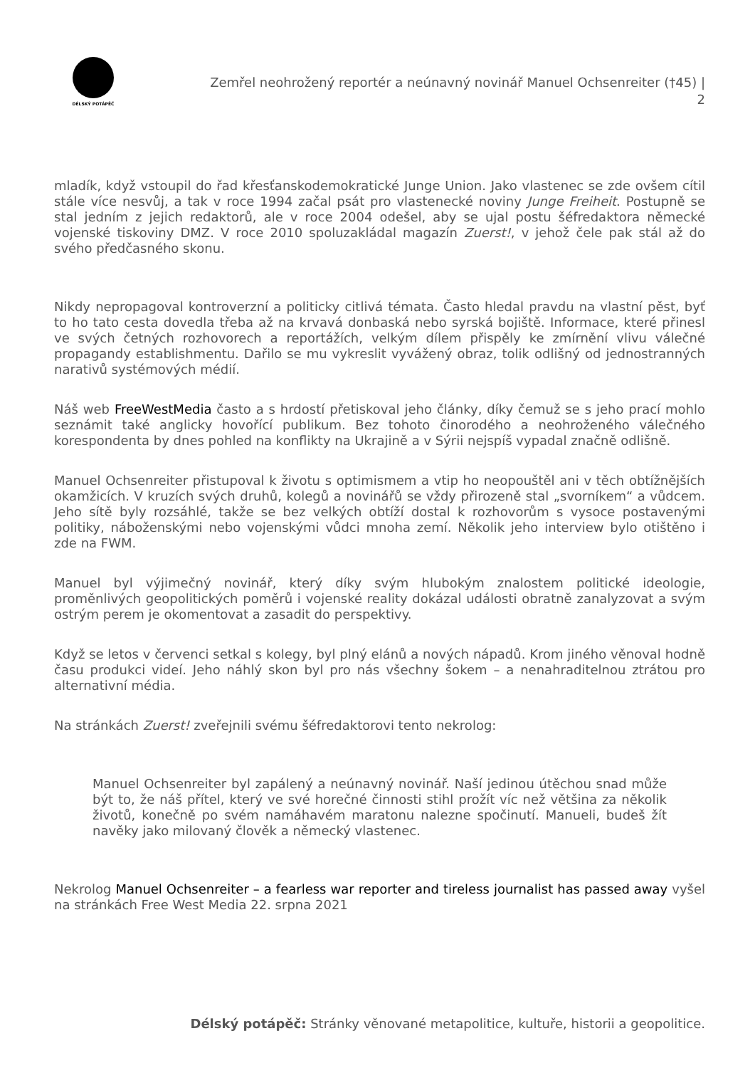DÉLSKÝ POTÁPĚČ
Zemřel neohrožený reportér a neúnavný novinář Manuel Ochsenreiter (†45) | 2
mladík, když vstoupil do řad křesťanskodemokratické Junge Union. Jako vlastenec se zde ovšem cítil stále více nesvůj, a tak v roce 1994 začal psát pro vlastenecké noviny Junge Freiheit. Postupně se stal jedním z jejich redaktorů, ale v roce 2004 odešel, aby se ujal postu šéfredaktora německé vojenské tiskoviny DMZ. V roce 2010 spoluzakládal magazín Zuerst!, v jehož čele pak stál až do svého předčasného skonu.
Nikdy nepropagoval kontroverzní a politicky citlivá témata. Často hledal pravdu na vlastní pěst, byť to ho tato cesta dovedla třeba až na krvavá donbaská nebo syrská bojiště. Informace, které přinesl ve svých četných rozhovorech a reportážích, velkým dílem přispěly ke zmírnění vlivu válečné propagandy establishmentu. Dařilo se mu vykreslit vyvážený obraz, tolik odlišný od jednostranných narativů systémových médií.
Náš web FreeWestMedia často a s hrdostí přetiskoval jeho články, díky čemuž se s jeho prací mohlo seznámit také anglicky hovořící publikum. Bez tohoto činorodého a neohroženého válečného korespondenta by dnes pohled na konflikty na Ukrajině a v Sýrii nejspíš vypadal značně odlišně.
Manuel Ochsenreiter přistupoval k životu s optimismem a vtip ho neopouštěl ani v těch obtížnějších okamžicích. V kruzích svých druhů, kolegů a novinářů se vždy přirozeně stal „svorníkem“ a vůdcem. Jeho sítě byly rozsáhlé, takže se bez velkých obtíží dostal k rozhovorům s vysoce postavenými politiky, náboženskými nebo vojenskými vůdci mnoha zemí. Několik jeho interview bylo otištěno i zde na FWM.
Manuel byl výjimečný novinář, který díky svým hlubokým znalostem politické ideologie, proměnlivých geopolitických poměrů i vojenské reality dokázal události obratně zanalyzovat a svým ostrým perem je okomentovat a zasadit do perspektivy.
Když se letos v červenci setkal s kolegy, byl plný elánů a nových nápadů. Krom jiného věnoval hodně času produkci videí. Jeho náhlý skon byl pro nás všechny šokem – a nenahraditelnou ztrátou pro alternativní média.
Na stránkách Zuerst! zveřejnili svému šéfredaktorovi tento nekrolog:
Manuel Ochsenreiter byl zapálený a neúnavný novinář. Naší jedinou útěchou snad může být to, že náš přítel, který ve své horečné činnosti stihl prožít víc než většina za několik životů, konečně po svém namáhavém maratonu nalezne spočinutí. Manueli, budeš žít navěky jako milovaný člověk a německý vlastenec.
Nekrolog Manuel Ochsenreiter – a fearless war reporter and tireless journalist has passed away vyšel na stránkách Free West Media 22. srpna 2021
Délský potápěč: Stránky věnované metapolitice, kultuře, historii a geopolitice.